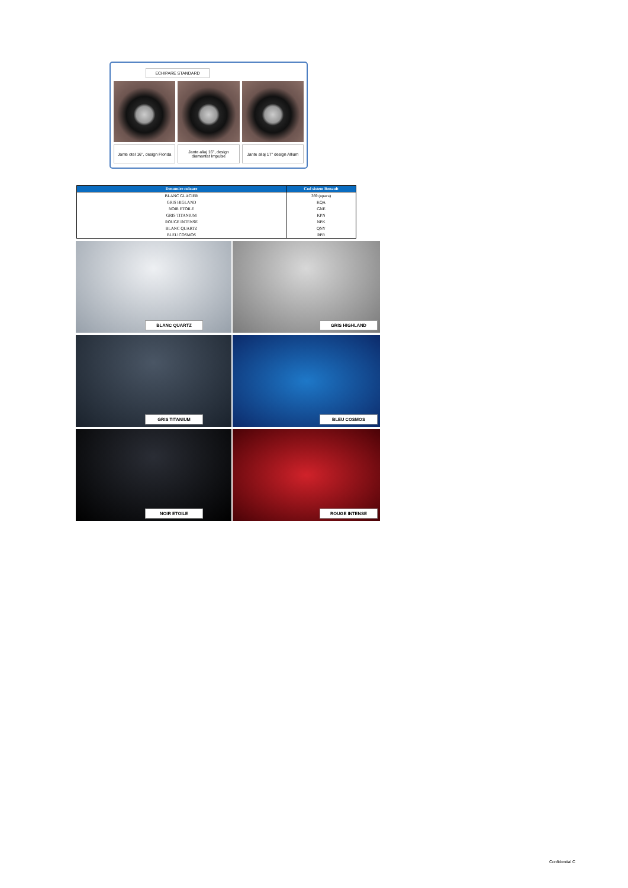ECHIPARE STANDARD
Jante otel 16'', design Florida
Jante aliaj 16'', design
diamantat Impulse
Jante aliaj 17" design Allium
| Denumire culoare | Cod sistem Renault |
| --- | --- |
| BLANC GLACIER | 369 (opaca) |
| GRIS HIGLAND | KQA |
| NOIR ETOILE | GNE |
| GRIS TITANIUM | KPN |
| ROUGE INTENSE | NPK |
| BLANC QUARTZ | QNY |
| BLEU COSMOS | RPR |
BLANC QUARTZ
GRIS HIGHLAND
GRIS TITANIUM
BLEU COSMOS
NOIR ETOILE
ROUGE INTENSE
Confidential C